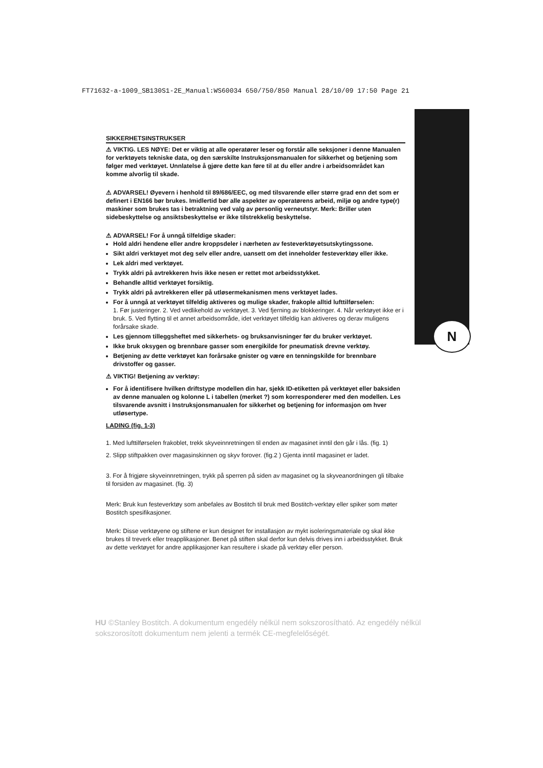FT71632-a-1009_SB130S1-2E_Manual:WS60034 650/750/850 Manual 28/10/09 17:50 Page 21
N
SIKKERHETSINSTRUKSER
⚠ VIKTIG. LES NØYE: Det er viktig at alle operatører leser og forstår alle seksjoner i denne Manualen for verktøyets tekniske data, og den særskilte Instruksjonsmanualen for sikkerhet og betjening som følger med verktøyet. Unnlatelse å gjøre dette kan føre til at du eller andre i arbeidsområdet kan komme alvorlig til skade.
⚠ ADVARSEL! Øyevern i henhold til 89/686/EEC, og med tilsvarende eller større grad enn det som er definert i EN166 bør brukes. Imidlertid bør alle aspekter av operatørens arbeid, miljø og andre type(r) maskiner som brukes tas i betraktning ved valg av personlig verneutstyr. Merk: Briller uten sidebeskyttelse og ansiktsbeskyttelse er ikke tilstrekkelig beskyttelse.
⚠ ADVARSEL! For å unngå tilfeldige skader:
Hold aldri hendene eller andre kroppsdeler i nærheten av festeverktøyetsutskytingssone.
Sikt aldri verktøyet mot deg selv eller andre, uansett om det inneholder festeverktøy eller ikke.
Lek aldri med verktøyet.
Trykk aldri på avtrekkeren hvis ikke nesen er rettet mot arbeidsstykket.
Behandle alltid verktøyet forsiktig.
Trykk aldri på avtrekkeren eller på utløsermekanismen mens verktøyet lades.
For å unngå at verktøyet tilfeldig aktiveres og mulige skader, frakople alltid lufttilførselen:
1. Før justeringer. 2. Ved vedlikehold av verktøyet. 3. Ved fjerning av blokkeringer. 4. Når verktøyet ikke er i bruk. 5. Ved flytting til et annet arbeidsområde, idet verktøyet tilfeldig kan aktiveres og derav muligens forårsake skade.
Les gjennom tilleggsheftet med sikkerhets- og bruksanvisninger før du bruker verktøyet.
Ikke bruk oksygen og brennbare gasser som energikilde for pneumatisk drevne verktøy.
Betjening av dette verktøyet kan forårsake gnister og være en tenningskilde for brennbare drivstoffer og gasser.
⚠ VIKTIG! Betjening av verktøy:
For å identifisere hvilken driftstype modellen din har, sjekk ID-etiketten på verktøyet eller baksiden av denne manualen og kolonne L i tabellen (merket ?) som korresponderer med den modellen. Les tilsvarende avsnitt i Instruksjonsmanualen for sikkerhet og betjening for informasjon om hver utløsertype.
LADING (fig. 1-3)
1. Med lufttilførselen frakoblet, trekk skyveinnretningen til enden av magasinet inntil den går i lås. (fig. 1)
2. Slipp stiftpakken over magasinskinnen og skyv forover. (fig.2 ) Gjenta inntil magasinet er ladet.
3. For å frigjøre skyveinnretningen, trykk på sperren på siden av magasinet og la skyveanordningen gli tilbake til forsiden av magasinet. (fig. 3)
Merk: Bruk kun festeverktøy som anbefales av Bostitch til bruk med Bostitch-verktøy eller spiker som møter Bostitch spesifikasjoner.
Merk: Disse verktøyene og stiftene er kun designet for installasjon av mykt isoleringsmateriale og skal ikke brukes til treverk eller treapplikasjoner. Benet på stiften skal derfor kun delvis drives inn i arbeidsstykket. Bruk av dette verktøyet for andre applikasjoner kan resultere i skade på verktøy eller person.
HU ©Stanley Bostitch. A dokumentum engedély nélkül nem sokszorosítható. Az engedély nélkül sokszorosított dokumentum nem jelenti a termék CE-megfelelőségét.